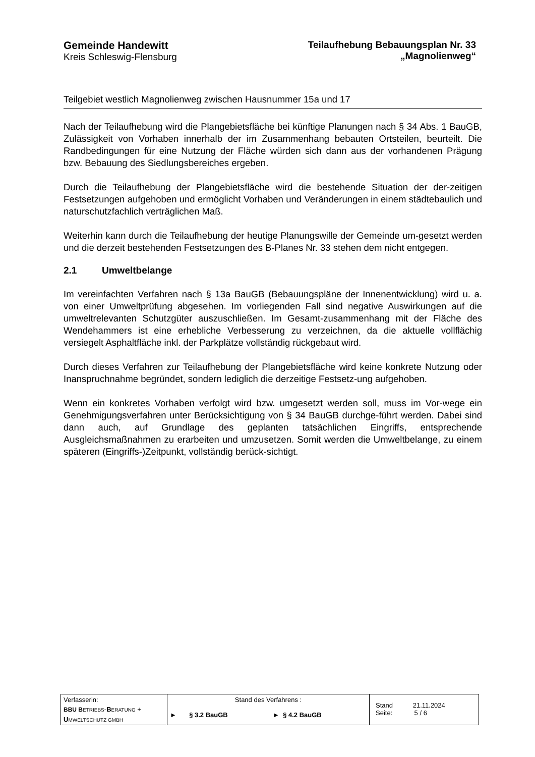Gemeinde Handewitt
Kreis Schleswig-Flensburg
Teilaufhebung Bebauungsplan Nr. 33
„Magnolienweg“
Teilgebiet westlich Magnolienweg zwischen Hausnummer 15a und 17
Nach der Teilaufhebung wird die Plangebietsfläche bei künftige Planungen nach § 34 Abs. 1 BauGB, Zulässigkeit von Vorhaben innerhalb der im Zusammenhang bebauten Ortsteilen, beurteilt. Die Randbedingungen für eine Nutzung der Fläche würden sich dann aus der vorhandenen Prägung bzw. Bebauung des Siedlungsbereiches ergeben.
Durch die Teilaufhebung der Plangebietsfläche wird die bestehende Situation der der-zeitigen Festsetzungen aufgehoben und ermöglicht Vorhaben und Veränderungen in einem städtebaulich und naturschutzfachlich verträglichen Maß.
Weiterhin kann durch die Teilaufhebung der heutige Planungswille der Gemeinde um-gesetzt werden und die derzeit bestehenden Festsetzungen des B-Planes Nr. 33 stehen dem nicht entgegen.
2.1 Umweltbelange
Im vereinfachten Verfahren nach § 13a BauGB (Bebauungspläne der Innenentwicklung) wird u. a. von einer Umweltprüfung abgesehen. Im vorliegenden Fall sind negative Auswirkungen auf die umweltrelevanten Schutzgüter auszuschließen. Im Gesamt-zusammenhang mit der Fläche des Wendehammers ist eine erhebliche Verbesserung zu verzeichnen, da die aktuelle vollflächig versiegelt Asphaltfläche inkl. der Parkplätze vollständig rückgebaut wird.
Durch dieses Verfahren zur Teilaufhebung der Plangebietsfläche wird keine konkrete Nutzung oder Inanspruchnahme begründet, sondern lediglich die derzeitige Festsetz-ung aufgehoben.
Wenn ein konkretes Vorhaben verfolgt wird bzw. umgesetzt werden soll, muss im Vor-wege ein Genehmigungsverfahren unter Berücksichtigung von § 34 BauGB durchge-führt werden. Dabei sind dann auch, auf Grundlage des geplanten tatsächlichen Eingriffs, entsprechende Ausgleichsmaßnahmen zu erarbeiten und umzusetzen. Somit werden die Umweltbelange, zu einem späteren (Eingriffs-)Zeitpunkt, vollständig berück-sichtigt.
| Verfasserin: BBU B ETRIEBS - B ERATUNG + U MWELTSCHUTZ GMBH | Stand des Verfahrens : ► § 3.2 BauGB ► § 4.2 BauGB | Stand 21.11.2024 Seite: 5 / 6 |